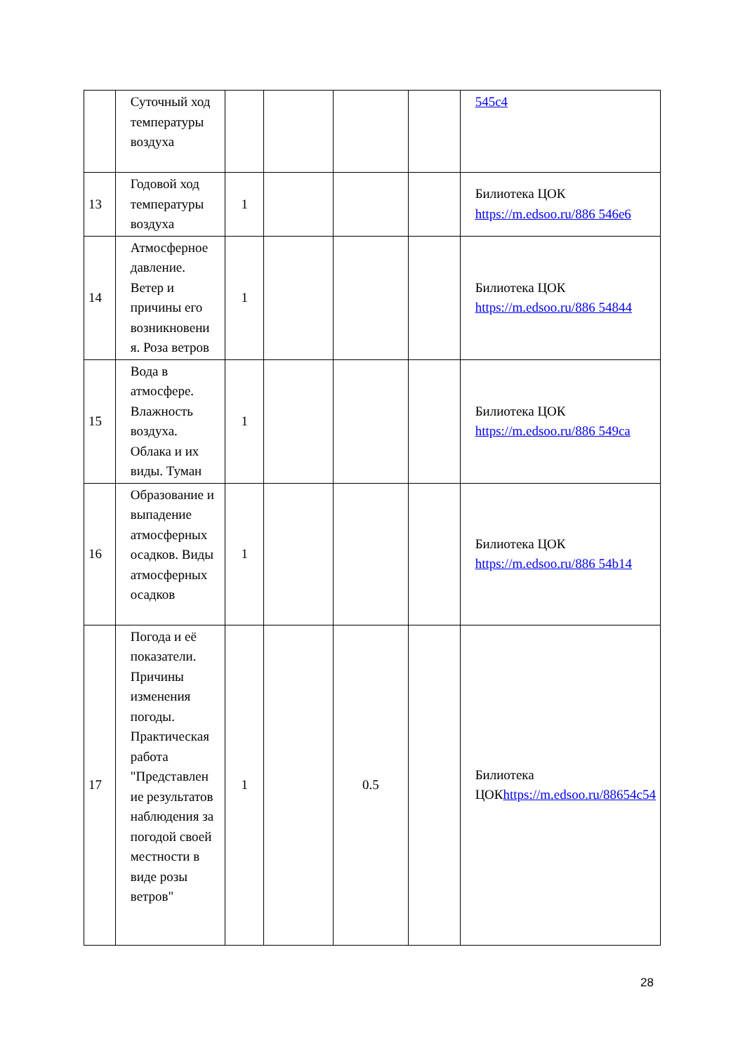| | Суточный ход температуры воздуха | | | | | 545c4 |
| 13 | Годовой ход температуры воздуха | 1 | | | | Билиотека ЦОК https://m.edsoo.ru/886 546e6 |
| 14 | Атмосферное давление. Ветер и причины его возникновени я. Роза ветров | 1 | | | | Билиотека ЦОК https://m.edsoo.ru/886 54844 |
| 15 | Вода в атмосфере. Влажность воздуха. Облака и их виды. Туман | 1 | | | | Билиотека ЦОК https://m.edsoo.ru/886 549ca |
| 16 | Образование и выпадение атмосферных осадков. Виды атмосферных осадков | 1 | | | | Билиотека ЦОК https://m.edsoo.ru/886 54b14 |
| 17 | Погода и её показатели. Причины изменения погоды. Практическая работа "Представлен ие результатов наблюдения за погодой своей местности в виде розы ветров" | 1 | | 0.5 | | Билиотека ЦОК https://m.edsoo.ru/88654c54 |
28